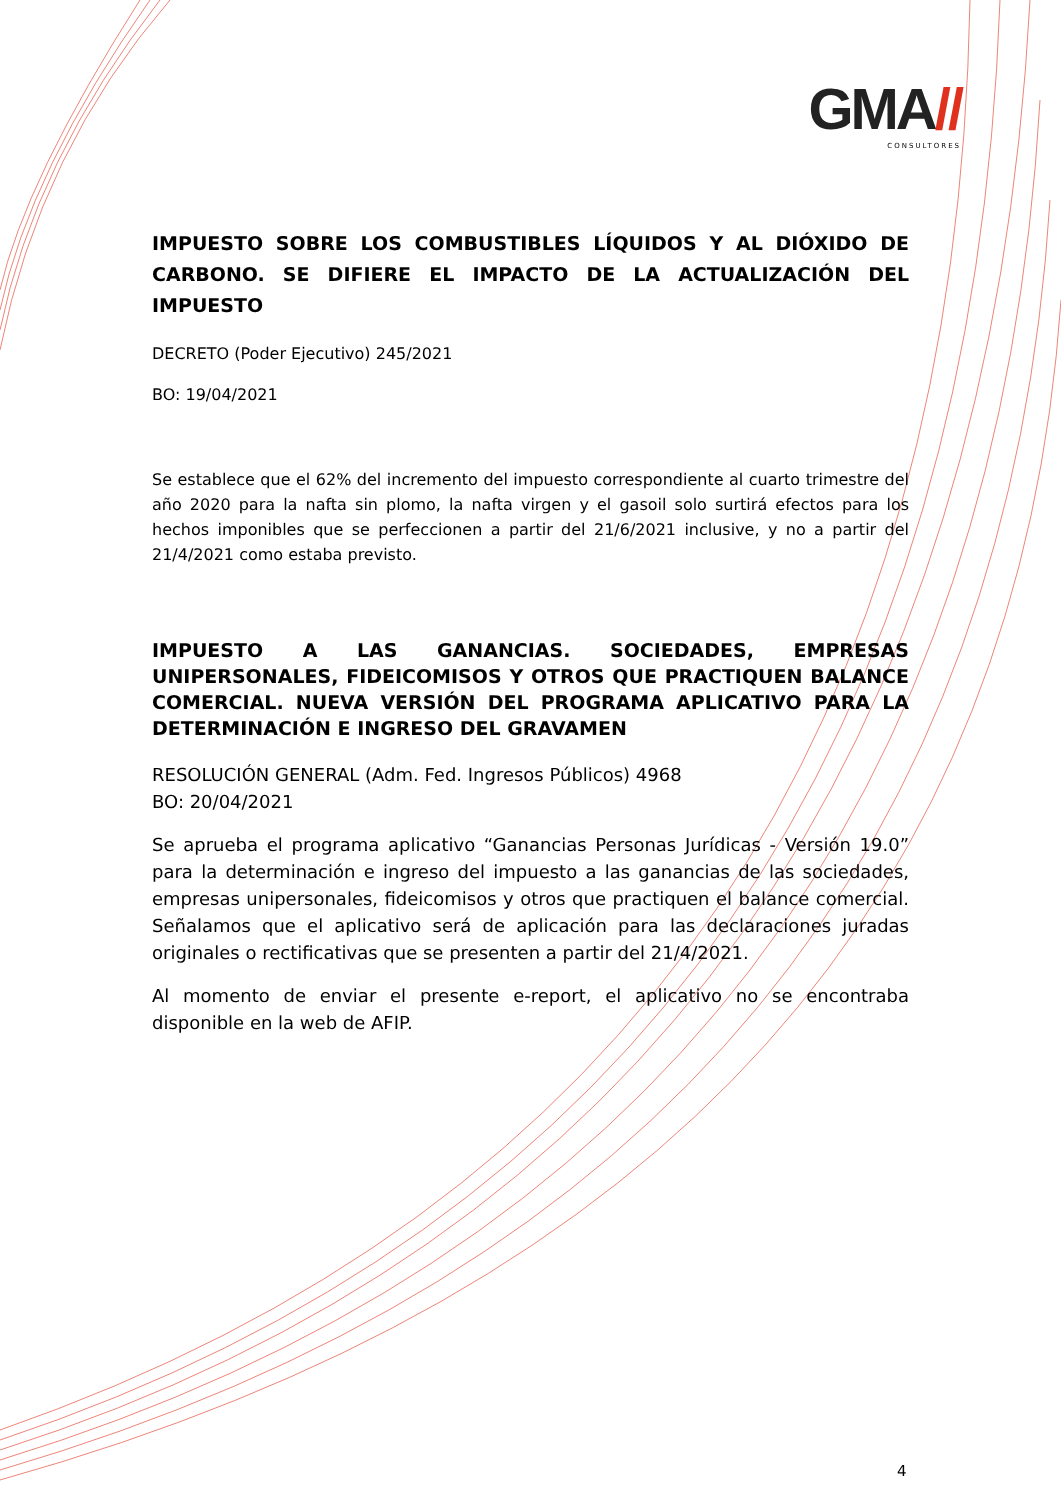GMA//
CONSULTORES
IMPUESTO SOBRE LOS COMBUSTIBLES LÍQUIDOS Y AL DIÓXIDO DE CARBONO. SE DIFIERE EL IMPACTO DE LA ACTUALIZACIÓN DEL IMPUESTO
DECRETO (Poder Ejecutivo) 245/2021
BO: 19/04/2021
Se establece que el 62% del incremento del impuesto correspondiente al cuarto trimestre del año 2020 para la nafta sin plomo, la nafta virgen y el gasoil solo surtirá efectos para los hechos imponibles que se perfeccionen a partir del 21/6/2021 inclusive, y no a partir del 21/4/2021 como estaba previsto.
IMPUESTO A LAS GANANCIAS. SOCIEDADES, EMPRESAS UNIPERSONALES, FIDEICOMISOS Y OTROS QUE PRACTIQUEN BALANCE COMERCIAL. NUEVA VERSIÓN DEL PROGRAMA APLICATIVO PARA LA DETERMINACIÓN E INGRESO DEL GRAVAMEN
RESOLUCIÓN GENERAL (Adm. Fed. Ingresos Públicos) 4968
BO: 20/04/2021
Se aprueba el programa aplicativo “Ganancias Personas Jurídicas - Versión 19.0” para la determinación e ingreso del impuesto a las ganancias de las sociedades, empresas unipersonales, fideicomisos y otros que practiquen el balance comercial. Señalamos que el aplicativo será de aplicación para las declaraciones juradas originales o rectificativas que se presenten a partir del 21/4/2021.
Al momento de enviar el presente e-report, el aplicativo no se encontraba disponible en la web de AFIP.
4